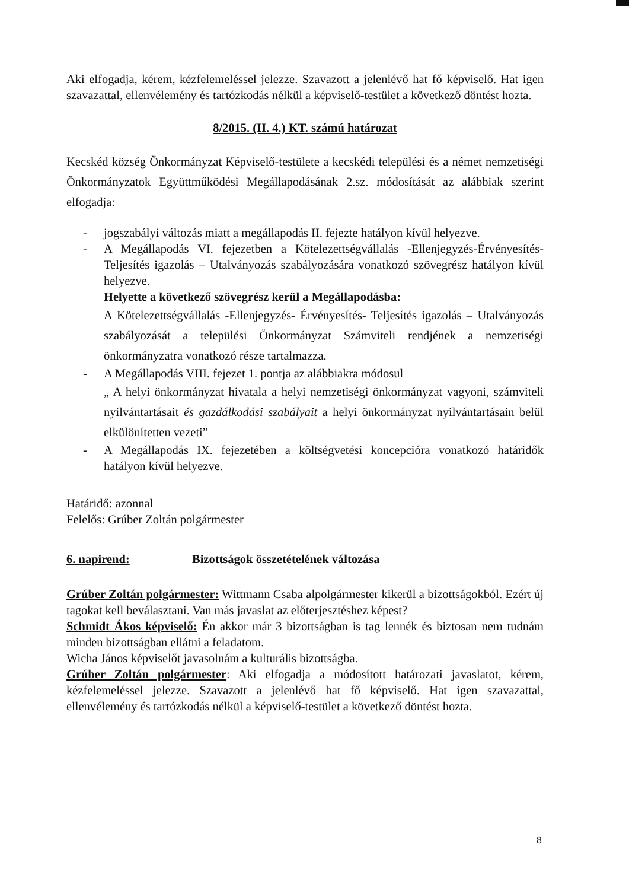Aki elfogadja, kérem, kézfelemeléssel jelezze. Szavazott a jelenlévő hat fő képviselő. Hat igen szavazattal, ellenvélemény és tartózkodás nélkül a képviselő-testület a következő döntést hozta.
8/2015. (II. 4.) KT. számú határozat
Kecskéd község Önkormányzat Képviselő-testülete a kecskédi települési és a német nemzetiségi Önkormányzatok Együttműködési Megállapodásának 2.sz. módosítását az alábbiak szerint elfogadja:
- jogszabályi változás miatt a megállapodás II. fejezte hatályon kívül helyezve.
- A Megállapodás VI. fejezetben a Kötelezettségvállalás -Ellenjegyzés-Érvényesítés- Teljesítés igazolás – Utalványozás szabályozására vonatkozó szövegrész hatályon kívül helyezve.
Helyette a következő szövegrész kerül a Megállapodásba:
A Kötelezettségvállalás -Ellenjegyzés- Érvényesítés- Teljesítés igazolás – Utalványozás szabályozását a települési Önkormányzat Számviteli rendjének a nemzetiségi önkormányzatra vonatkozó része tartalmazza.
- A Megállapodás VIII. fejezet 1. pontja az alábbiakra módosul
„ A helyi önkormányzat hivatala a helyi nemzetiségi önkormányzat vagyoni, számviteli nyilvántartásait és gazdálkodási szabályait a helyi önkormányzat nyilvántartásain belül elkülönítetten vezeti”
- A Megállapodás IX. fejezetében a költségvetési koncepcióra vonatkozó határidők hatályon kívül helyezve.
Határidő: azonnal
Felelős: Grúber Zoltán polgármester
6. napirend: Bizottságok összetételének változása
Grúber Zoltán polgármester: Wittmann Csaba alpolgármester kikerül a bizottságokból. Ezért új tagokat kell beválasztani. Van más javaslat az előterjesztéshez képest?
Schmidt Ákos képviselő: Én akkor már 3 bizottságban is tag lennék és biztosan nem tudnám minden bizottságban ellátni a feladatom.
Wicha János képviselőt javasolnám a kulturális bizottságba.
Grúber Zoltán polgármester: Aki elfogadja a módosított határozati javaslatot, kérem, kézfelemeléssel jelezze. Szavazott a jelenlévő hat fő képviselő. Hat igen szavazattal, ellenvélemény és tartózkodás nélkül a képviselő-testület a következő döntést hozta.
8